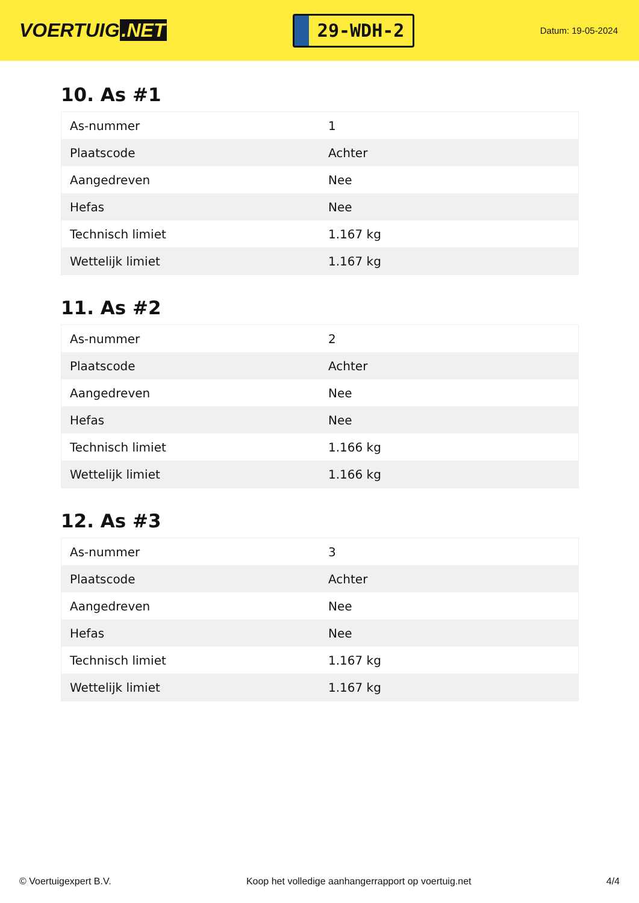VOERTUIG.NET
29-WDH-2
Datum: 19-05-2024
10. As #1
| As-nummer | 1 |
| Plaatscode | Achter |
| Aangedreven | Nee |
| Hefas | Nee |
| Technisch limiet | 1.167 kg |
| Wettelijk limiet | 1.167 kg |
11. As #2
| As-nummer | 2 |
| Plaatscode | Achter |
| Aangedreven | Nee |
| Hefas | Nee |
| Technisch limiet | 1.166 kg |
| Wettelijk limiet | 1.166 kg |
12. As #3
| As-nummer | 3 |
| Plaatscode | Achter |
| Aangedreven | Nee |
| Hefas | Nee |
| Technisch limiet | 1.167 kg |
| Wettelijk limiet | 1.167 kg |
© Voertuigexpert B.V. Koop het volledige aanhangerrapport op voertuig.net 4/4